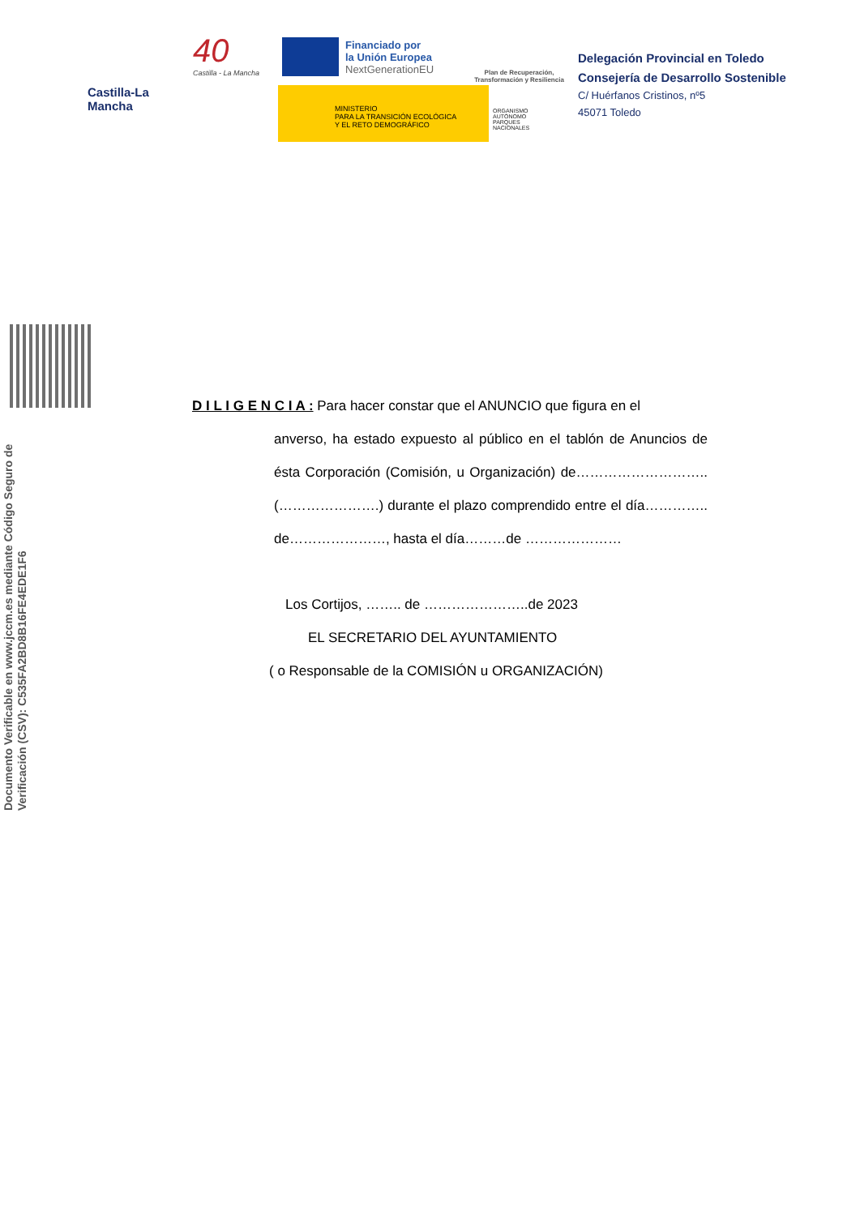Castilla-La Mancha
40
Castilla - La Mancha
Financiado por
la Unión Europea
NextGenerationEU
MINISTERIO
PARA LA TRANSICIÓN ECOLÓGICA
Y EL RETO DEMOGRÁFICO
Plan de Recuperación, Transformación y Resiliencia
ORGANISMO
AUTÓNOMO
PARQUES
NACIONALES
Delegación Provincial en Toledo
Consejería de Desarrollo Sostenible
C/ Huérfanos Cristinos, nº5
45071 Toledo
Documento Verificable en www.jccm.es mediante Código Seguro de Verificación (CSV): C535FA2BD8B16FE4EDE1F6
D I L I G E N C I A : Para hacer constar que el ANUNCIO que figura en el
anverso, ha estado expuesto al público en el tablón de Anuncios de ésta Corporación (Comisión, u Organización) de………………………..(………………….) durante el plazo comprendido entre el día………….. de…………………, hasta el día………de …………………
Los Cortijos, …….. de …………………..de 2023
EL SECRETARIO DEL AYUNTAMIENTO
( o Responsable de la COMISIÓN u ORGANIZACIÓN)